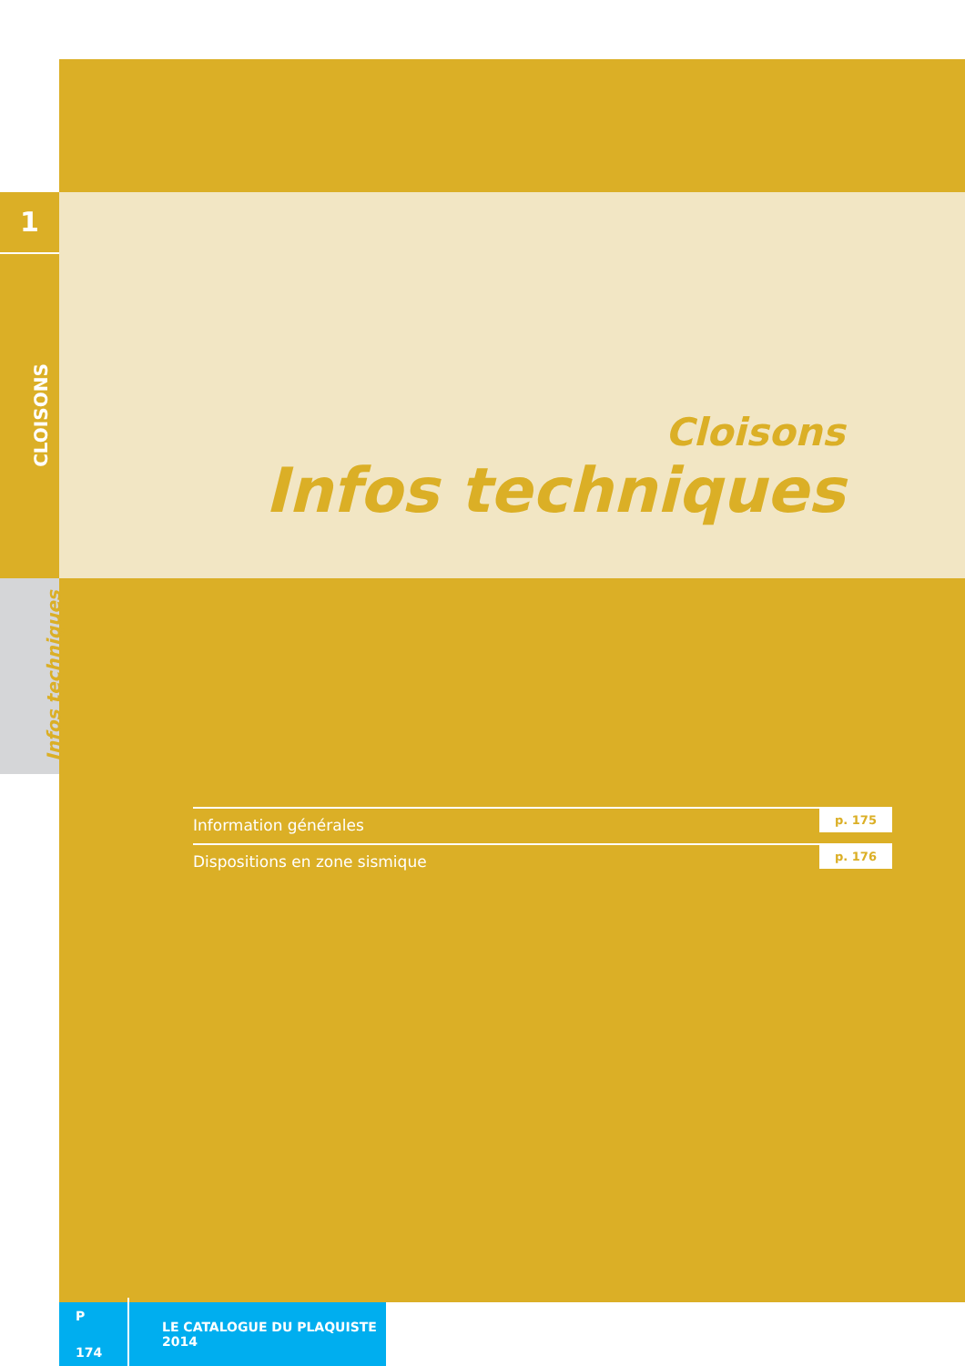1
CLOISONS
Infos techniques
Cloisons
Infos techniques
Information générales
p. 175
Dispositions en zone sismique
p. 176
P 174 LE CATALOGUE DU PLAQUISTE 2014